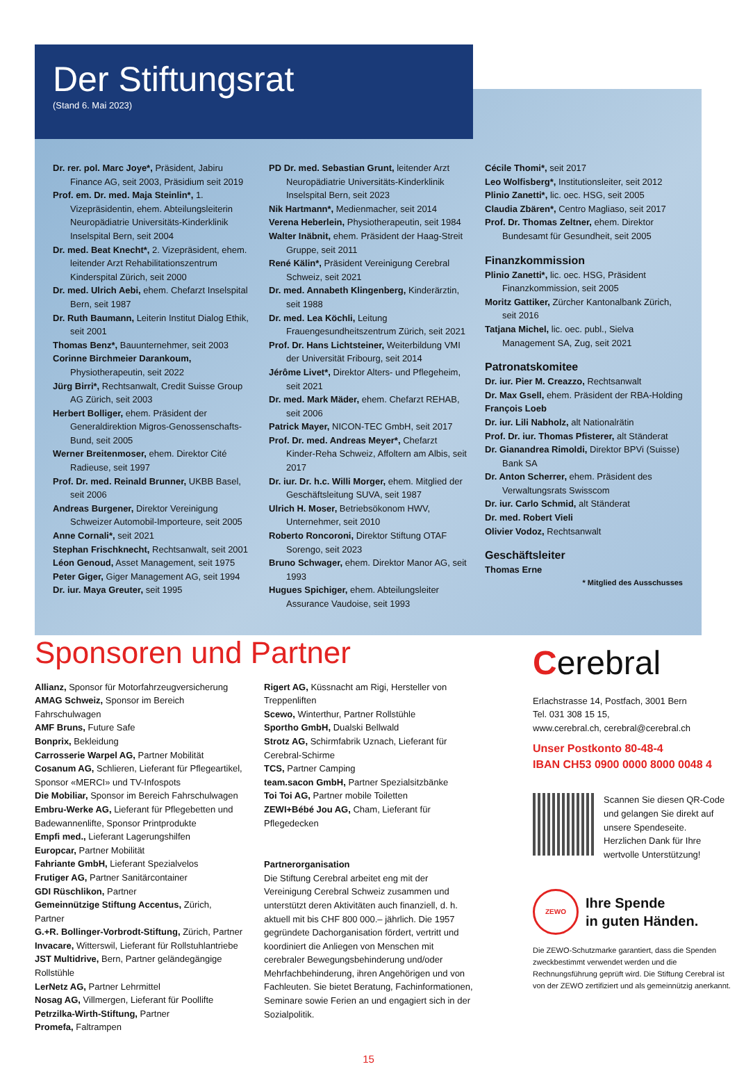Der Stiftungsrat
(Stand 6. Mai 2023)
Dr. rer. pol. Marc Joye*, Präsident, Jabiru Finance AG, seit 2003, Präsidium seit 2019
Prof. em. Dr. med. Maja Steinlin*, 1. Vizepräsidentin, ehem. Abteilungsleiterin Neuropädiatrie Universitäts-Kinderklinik Inselspital Bern, seit 2004
Dr. med. Beat Knecht*, 2. Vizepräsident, ehem. leitender Arzt Rehabilitationszentrum Kinderspital Zürich, seit 2000
Dr. med. Ulrich Aebi, ehem. Chefarzt Inselspital Bern, seit 1987
Dr. Ruth Baumann, Leiterin Institut Dialog Ethik, seit 2001
Thomas Benz*, Bauunternehmer, seit 2003
Corinne Birchmeier Darankoum, Physiotherapeutin, seit 2022
Jürg Birri*, Rechtsanwalt, Credit Suisse Group AG Zürich, seit 2003
Herbert Bolliger, ehem. Präsident der Generaldirektion Migros-Genossenschafts-Bund, seit 2005
Werner Breitenmoser, ehem. Direktor Cité Radieuse, seit 1997
Prof. Dr. med. Reinald Brunner, UKBB Basel, seit 2006
Andreas Burgener, Direktor Vereinigung Schweizer Automobil-Importeure, seit 2005
Anne Cornali*, seit 2021
Stephan Frischknecht, Rechtsanwalt, seit 2001
Léon Genoud, Asset Management, seit 1975
Peter Giger, Giger Management AG, seit 1994
Dr. iur. Maya Greuter, seit 1995
PD Dr. med. Sebastian Grunt, leitender Arzt Neuropädiatrie Universitäts-Kinderklinik Inselspital Bern, seit 2023
Nik Hartmann*, Medienmacher, seit 2014
Verena Heberlein, Physiotherapeutin, seit 1984
Walter Inäbnit, ehem. Präsident der Haag-Streit Gruppe, seit 2011
René Kälin*, Präsident Vereinigung Cerebral Schweiz, seit 2021
Dr. med. Annabeth Klingenberg, Kinderärztin, seit 1988
Dr. med. Lea Köchli, Leitung Frauengesundheitszentrum Zürich, seit 2021
Prof. Dr. Hans Lichtsteiner, Weiterbildung VMI der Universität Fribourg, seit 2014
Jérôme Livet*, Direktor Alters- und Pflegeheim, seit 2021
Dr. med. Mark Mäder, ehem. Chefarzt REHAB, seit 2006
Patrick Mayer, NICON-TEC GmbH, seit 2017
Prof. Dr. med. Andreas Meyer*, Chefarzt Kinder-Reha Schweiz, Affoltern am Albis, seit 2017
Dr. iur. Dr. h.c. Willi Morger, ehem. Mitglied der Geschäftsleitung SUVA, seit 1987
Ulrich H. Moser, Betriebsökonom HWV, Unternehmer, seit 2010
Roberto Roncoroni, Direktor Stiftung OTAF Sorengo, seit 2023
Bruno Schwager, ehem. Direktor Manor AG, seit 1993
Hugues Spichiger, ehem. Abteilungsleiter Assurance Vaudoise, seit 1993
Cécile Thomi*, seit 2017
Leo Wolfisberg*, Institutionsleiter, seit 2012
Plinio Zanetti*, lic. oec. HSG, seit 2005
Claudia Zbären*, Centro Magliaso, seit 2017
Prof. Dr. Thomas Zeltner, ehem. Direktor Bundesamt für Gesundheit, seit 2005
Finanzkommission
Plinio Zanetti*, lic. oec. HSG, Präsident Finanzkommission, seit 2005
Moritz Gattiker, Zürcher Kantonalbank Zürich, seit 2016
Tatjana Michel, lic. oec. publ., Sielva Management SA, Zug, seit 2021
Patronatskomitee
Dr. iur. Pier M. Creazzo, Rechtsanwalt
Dr. Max Gsell, ehem. Präsident der RBA-Holding
François Loeb
Dr. iur. Lili Nabholz, alt Nationalrätin
Prof. Dr. iur. Thomas Pfisterer, alt Ständerat
Dr. Gianandrea Rimoldi, Direktor BPVi (Suisse) Bank SA
Dr. Anton Scherrer, ehem. Präsident des Verwaltungsrats Swisscom
Dr. iur. Carlo Schmid, alt Ständerat
Dr. med. Robert Vieli
Olivier Vodoz, Rechtsanwalt
Geschäftsleiter
Thomas Erne
* Mitglied des Ausschusses
Sponsoren und Partner
Allianz, Sponsor für Motorfahrzeugversicherung
AMAG Schweiz, Sponsor im Bereich Fahrschulwagen
AMF Bruns, Future Safe
Bonprix, Bekleidung
Carrosserie Warpel AG, Partner Mobilität
Cosanum AG, Schlieren, Lieferant für Pflegeartikel, Sponsor «MERCI» und TV-Infospots
Die Mobiliar, Sponsor im Bereich Fahrschulwagen
Embru-Werke AG, Lieferant für Pflegebetten und Badewannenlifte, Sponsor Printprodukte
Empfi med., Lieferant Lagerungshilfen
Europcar, Partner Mobilität
Fahriante GmbH, Lieferant Spezialvelos
Frutiger AG, Partner Sanitärcontainer
GDI Rüschlikon, Partner
Gemeinnützige Stiftung Accentus, Zürich, Partner
G.+R. Bollinger-Vorbrodt-Stiftung, Zürich, Partner
Invacare, Witterswil, Lieferant für Rollstuhlantriebe
JST Multidrive, Bern, Partner geländegängige Rollstühle
LerNetz AG, Partner Lehrmittel
Nosag AG, Villmergen, Lieferant für Poollifte
Petrzilka-Wirth-Stiftung, Partner
Promefa, Faltrampen
Rigert AG, Küssnacht am Rigi, Hersteller von Treppenliften
Scewo, Winterthur, Partner Rollstühle
Sportho GmbH, Dualski Bellwald
Strotz AG, Schirmfabrik Uznach, Lieferant für Cerebral-Schirme
TCS, Partner Camping
team.sacon GmbH, Partner Spezialsitzbänke
Toi Toi AG, Partner mobile Toiletten
ZEWI+Bébé Jou AG, Cham, Lieferant für Pflegedecken
Partnerorganisation
Die Stiftung Cerebral arbeitet eng mit der Vereinigung Cerebral Schweiz zusammen und unterstützt deren Aktivitäten auch finanziell, d. h. aktuell mit bis CHF 800 000.– jährlich. Die 1957 gegründete Dachorganisation fördert, vertritt und koordiniert die Anliegen von Menschen mit cerebraler Bewegungsbehinderung und/oder Mehrfachbehinderung, ihren Angehörigen und von Fachleuten. Sie bietet Beratung, Fachinformationen, Seminare sowie Ferien an und engagiert sich in der Sozialpolitik.
Cerebral
Erlachstrasse 14, Postfach, 3001 Bern
Tel. 031 308 15 15,
www.cerebral.ch, cerebral@cerebral.ch
Unser Postkonto 80-48-4
IBAN CH53 0900 0000 8000 0048 4
Scannen Sie diesen QR-Code und gelangen Sie direkt auf unsere Spendeseite.
Herzlichen Dank für Ihre wertvolle Unterstützung!
ZEWO
Ihre Spende
in guten Händen.
Die ZEWO-Schutzmarke garantiert, dass die Spenden zweckbestimmt verwendet werden und die Rechnungsführung geprüft wird. Die Stiftung Cerebral ist von der ZEWO zertifiziert und als gemeinnützig anerkannt.
15